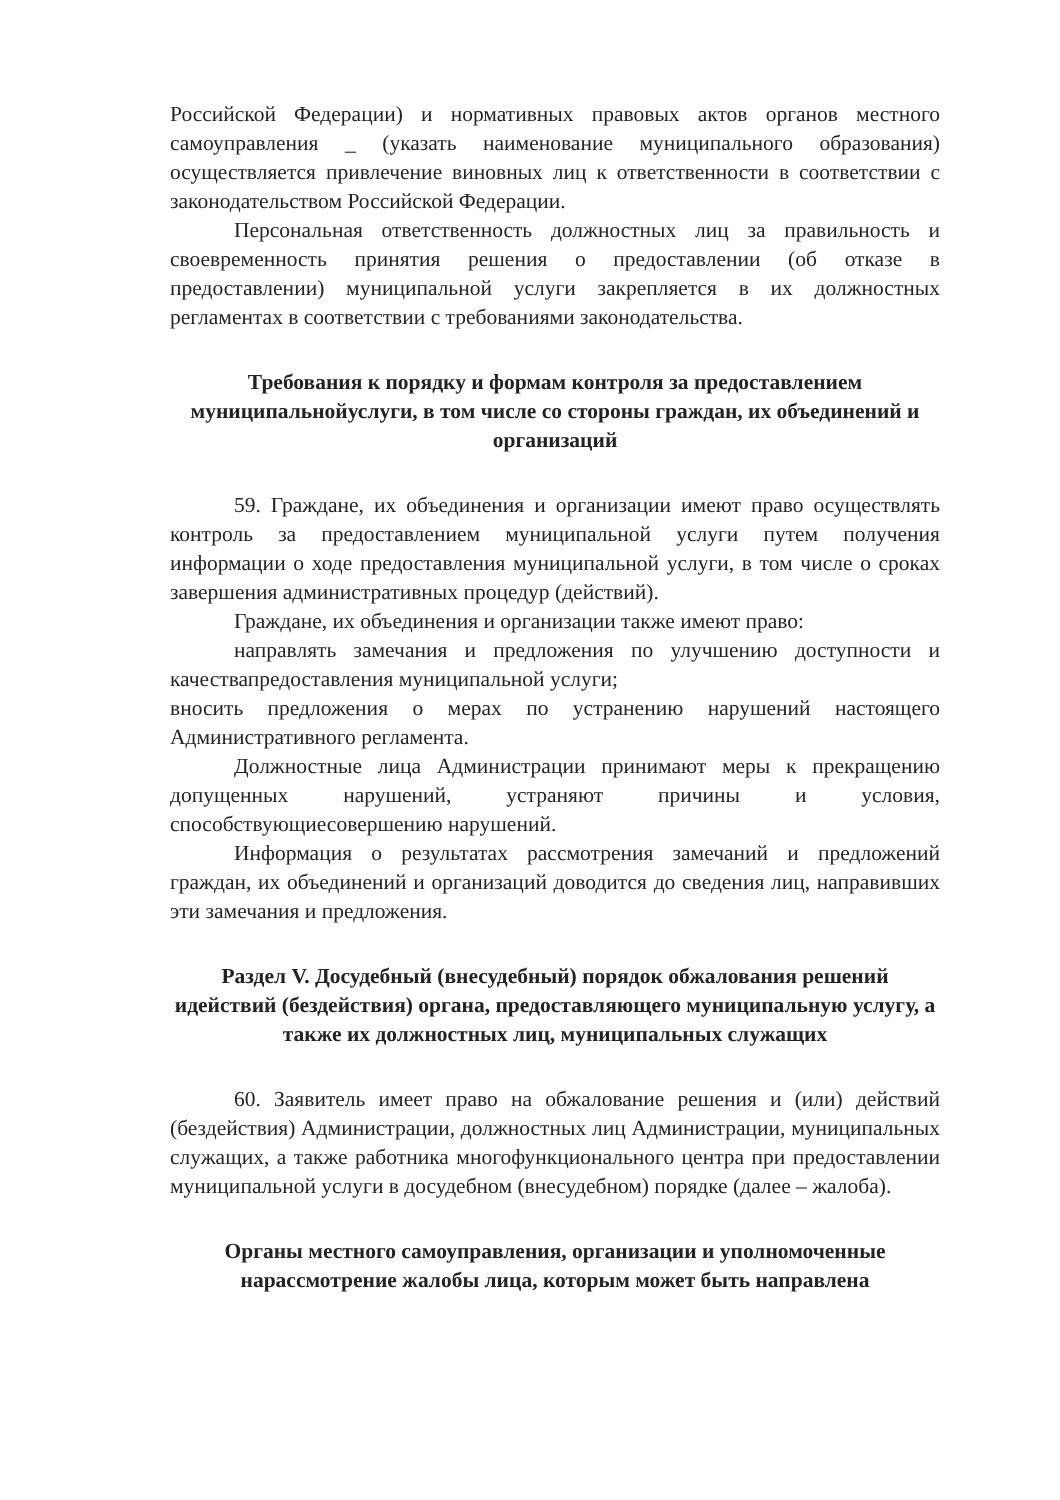Российской Федерации) и нормативных правовых актов органов местного самоуправления _ (указать наименование муниципального образования) осуществляется привлечение виновных лиц к ответственности в соответствии с законодательством Российской Федерации.
Персональная ответственность должностных лиц за правильность и своевременность принятия решения о предоставлении (об отказе в предоставлении) муниципальной услуги закрепляется в их должностных регламентах в соответствии с требованиями законодательства.
Требования к порядку и формам контроля за предоставлением муниципальнойуслуги, в том числе со стороны граждан, их объединений и организаций
59. Граждане, их объединения и организации имеют право осуществлять контроль за предоставлением муниципальной услуги путем получения информации о ходе предоставления муниципальной услуги, в том числе о сроках завершения административных процедур (действий).
Граждане, их объединения и организации также имеют право:
направлять замечания и предложения по улучшению доступности и качествапредоставления муниципальной услуги;
вносить предложения о мерах по устранению нарушений настоящего Административного регламента.
Должностные лица Администрации принимают меры к прекращению допущенных нарушений, устраняют причины и условия, способствующиесовершению нарушений.
Информация о результатах рассмотрения замечаний и предложений граждан, их объединений и организаций доводится до сведения лиц, направивших эти замечания и предложения.
Раздел V. Досудебный (внесудебный) порядок обжалования решений идействий (бездействия) органа, предоставляющего муниципальную услугу, а также их должностных лиц, муниципальных служащих
60. Заявитель имеет право на обжалование решения и (или) действий (бездействия) Администрации, должностных лиц Администрации, муниципальных служащих, а также работника многофункционального центра при предоставлении муниципальной услуги в досудебном (внесудебном) порядке (далее – жалоба).
Органы местного самоуправления, организации и уполномоченные нарассмотрение жалобы лица, которым может быть направлена